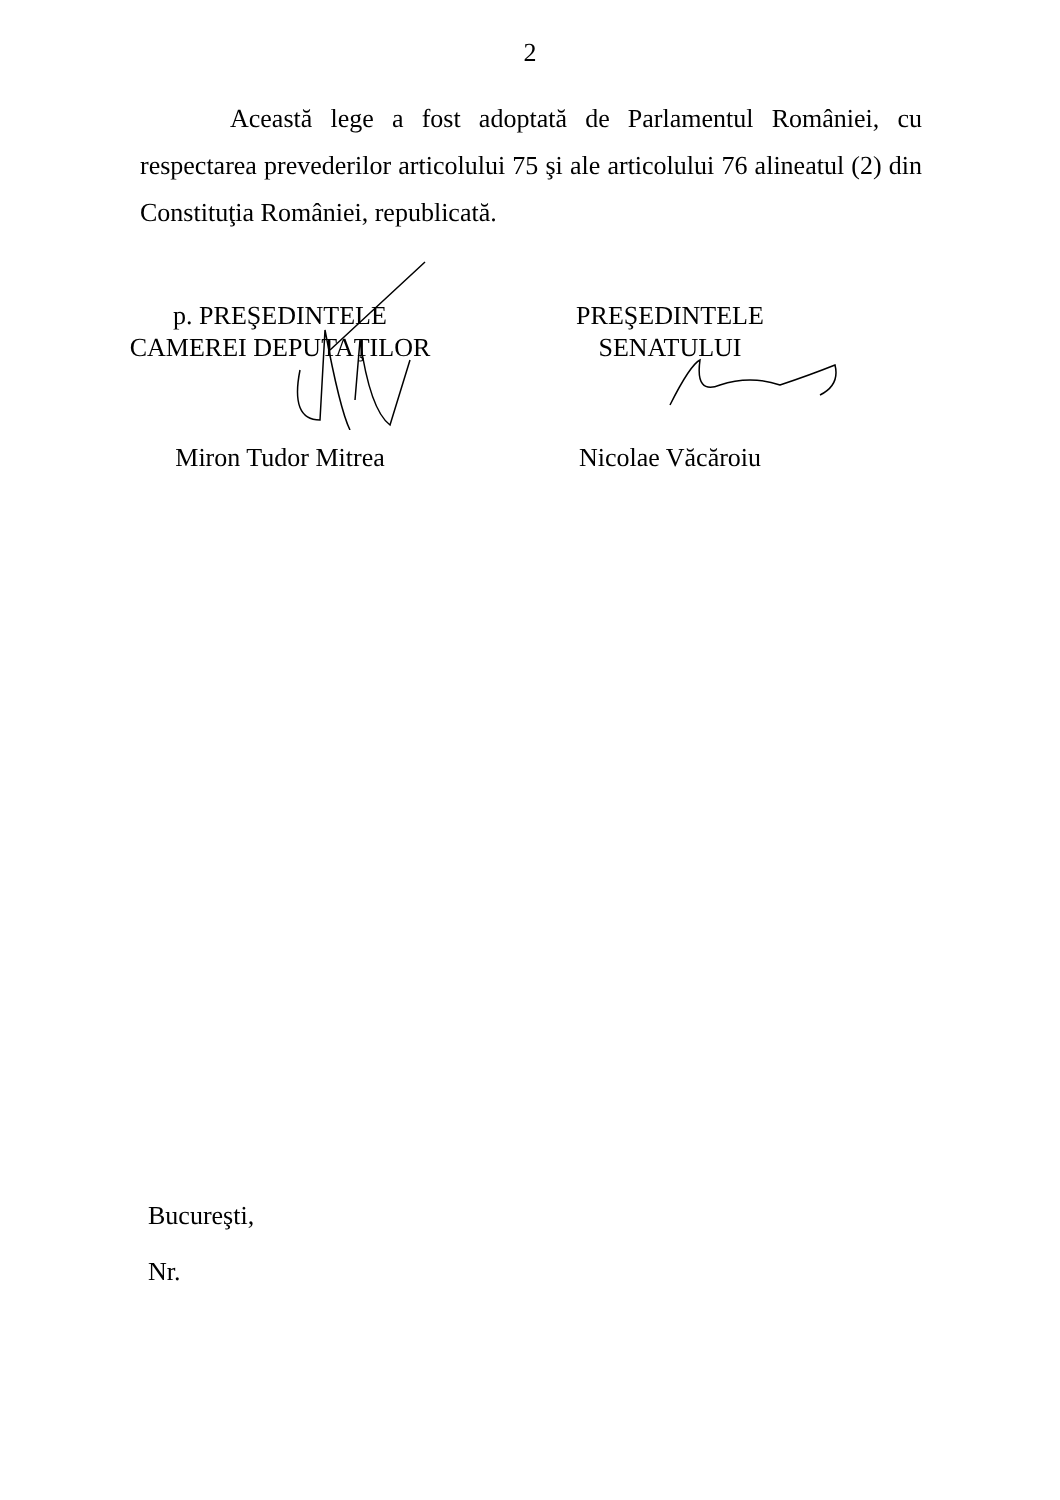2
Această lege a fost adoptată de Parlamentul României, cu respectarea prevederilor articolului 75 şi ale articolului 76 alineatul (2) din Constituţia României, republicată.
p. PREŞEDINTELE
CAMEREI DEPUTAŢILOR
Miron Tudor Mitrea
PREŞEDINTELE
SENATULUI
Nicolae Văcăroiu
Bucureşti,
Nr.